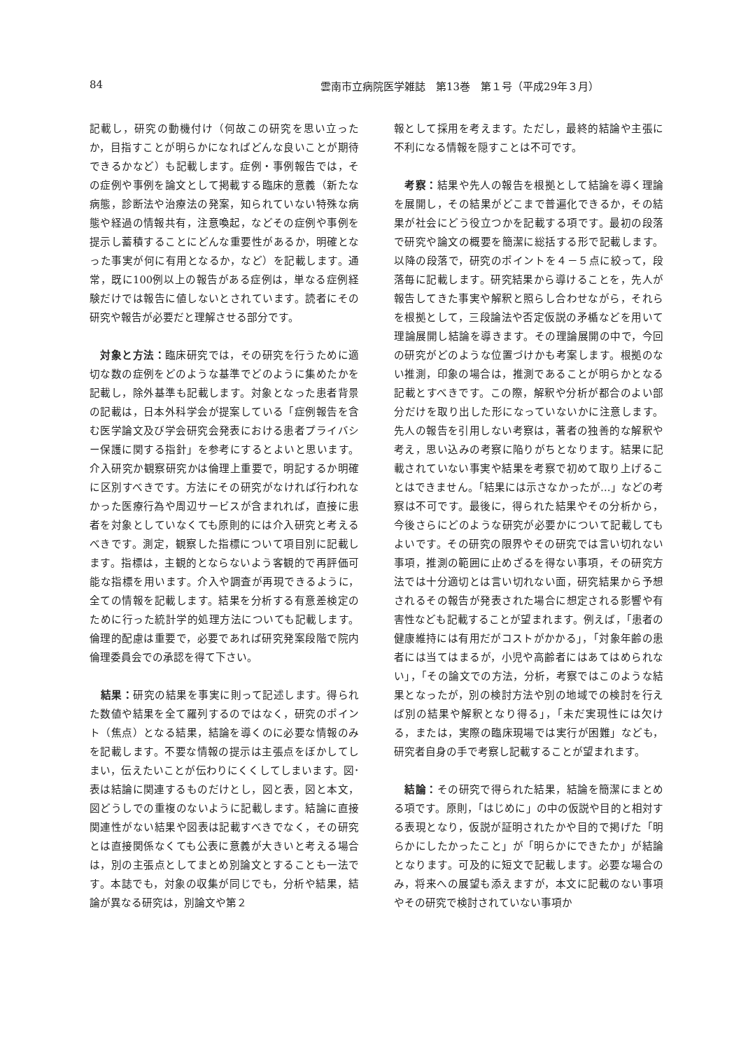84 雲南市立病院医学雑誌　第13巻　第１号（平成29年３月）
記載し，研究の動機付け（何故この研究を思い立ったか，目指すことが明らかになればどんな良いことが期待できるかなど）も記載します。症例・事例報告では，その症例や事例を論文として掲載する臨床的意義（新たな病態，診断法や治療法の発案，知られていない特殊な病態や経過の情報共有，注意喚起，などその症例や事例を提示し蓄積することにどんな重要性があるか，明確となった事実が何に有用となるか，など）を記載します。通常，既に100例以上の報告がある症例は，単なる症例経験だけでは報告に値しないとされています。読者にその研究や報告が必要だと理解させる部分です。
　対象と方法：臨床研究では，その研究を行うために適切な数の症例をどのような基準でどのように集めたかを記載し，除外基準も記載します。対象となった患者背景の記載は，日本外科学会が提案している「症例報告を含む医学論文及び学会研究会発表における患者プライバシー保護に関する指針」を参考にするとよいと思います。介入研究か観察研究かは倫理上重要で，明記するか明確に区別すべきです。方法にその研究がなければ行われなかった医療行為や周辺サービスが含まれれば，直接に患者を対象としていなくても原則的には介入研究と考えるべきです。測定，観察した指標について項目別に記載します。指標は，主観的とならないよう客観的で再評価可能な指標を用います。介入や調査が再現できるように，全ての情報を記載します。結果を分析する有意差検定のために行った統計学的処理方法についても記載します。倫理的配慮は重要で，必要であれば研究発案段階で院内倫理委員会での承認を得て下さい。
　結果：研究の結果を事実に則って記述します。得られた数値や結果を全て羅列するのではなく，研究のポイント（焦点）となる結果，結論を導くのに必要な情報のみを記載します。不要な情報の提示は主張点をぼかしてしまい，伝えたいことが伝わりにくくしてしまいます。図･表は結論に関連するものだけとし，図と表，図と本文，図どうしでの重複のないように記載します。結論に直接関連性がない結果や図表は記載すべきでなく，その研究とは直接関係なくても公表に意義が大きいと考える場合は，別の主張点としてまとめ別論文とすることも一法です。本誌でも，対象の収集が同じでも，分析や結果，結論が異なる研究は，別論文や第２
報として採用を考えます。ただし，最終的結論や主張に不利になる情報を隠すことは不可です。
　考察：結果や先人の報告を根拠として結論を導く理論を展開し，その結果がどこまで普遍化できるか，その結果が社会にどう役立つかを記載する項です。最初の段落で研究や論文の概要を簡潔に総括する形で記載します。以降の段落で，研究のポイントを４－５点に絞って，段落毎に記載します。研究結果から導けることを，先人が報告してきた事実や解釈と照らし合わせながら，それらを根拠として，三段論法や否定仮説の矛楯などを用いて理論展開し結論を導きます。その理論展開の中で，今回の研究がどのような位置づけかも考案します。根拠のない推測，印象の場合は，推測であることが明らかとなる記載とすべきです。この際，解釈や分析が都合のよい部分だけを取り出した形になっていないかに注意します。先人の報告を引用しない考察は，著者の独善的な解釈や考え，思い込みの考察に陥りがちとなります。結果に記載されていない事実や結果を考察で初めて取り上げることはできません。「結果には示さなかったが…」などの考察は不可です。最後に，得られた結果やその分析から，今後さらにどのような研究が必要かについて記載してもよいです。その研究の限界やその研究では言い切れない事項，推測の範囲に止めざるを得ない事項，その研究方法では十分適切とは言い切れない面，研究結果から予想されるその報告が発表された場合に想定される影響や有害性なども記載することが望まれます。例えば，「患者の健康維持には有用だがコストがかかる」，「対象年齢の患者には当てはまるが，小児や高齢者にはあてはめられない」，「その論文での方法，分析，考察ではこのような結果となったが，別の検討方法や別の地域での検討を行えば別の結果や解釈となり得る」，「未だ実現性には欠ける，または，実際の臨床現場では実行が困難」なども，研究者自身の手で考察し記載することが望まれます。
　結論：その研究で得られた結果，結論を簡潔にまとめる項です。原則，「はじめに」の中の仮説や目的と相対する表現となり，仮説が証明されたかや目的で掲げた「明らかにしたかったこと」が「明らかにできたか」が結論となります。可及的に短文で記載します。必要な場合のみ，将来への展望も添えますが，本文に記載のない事項やその研究で検討されていない事項か